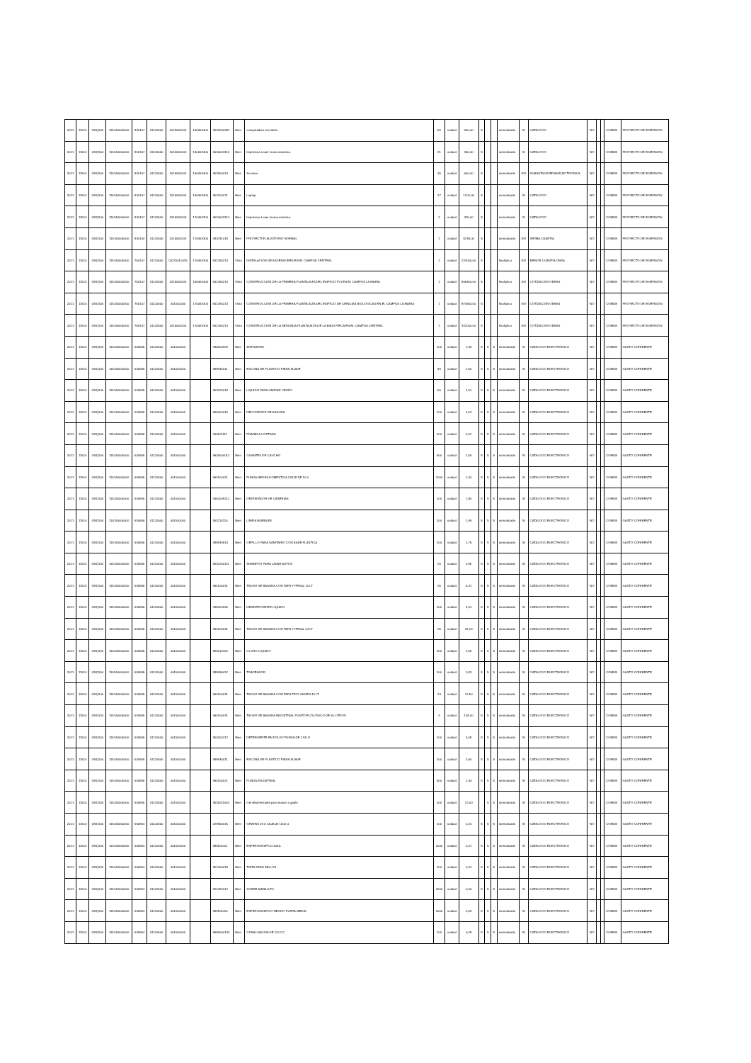| 2021 | 11514 | UNQ100 | 115140000000 | 840107 | 01120500 | 2015052003 | 160053400 | 4523000381 | Bien | computadora escritorio | 50 | unidad | 900,00 | S | | | normalizado | SI | CATALOGO | NO | | | COMUN | PROYECTO DE INVERSION |
| 2021 | 11514 | UNQ100 | 115140000000 | 840107 | 01120500 | 2015052003 | 160053400 | 4516003114 | Bien | Impresora Laser monocromatica | 21 | unidad | 350,00 | S | | | normalizado | SI | CATALOGO | NO | | | COMUN | PROYECTO DE INVERSION |
| 2021 | 11514 | UNQ100 | 115140000000 | 840107 | 01120500 | 2015052003 | 160053400 | 452900014 | Bien | Scanner | 15 | unidad | 600,00 | S | | | normalizado | NO | SUBASTA INVERSA ELECTRONICA | NO | | | COMUN | PROYECTO DE INVERSION |
| 2021 | 11514 | UNQ100 | 115140000000 | 840107 | 01120500 | 2015052003 | 160053400 | 452200071 | Bien | Laptop | 27 | unidad | 1200,00 | S | | | normalizado | SI | CATALOGO | NO | | | COMUN | PROYECTO DE INVERSION |
| 2021 | 11514 | UNQ100 | 115140000000 | 840107 | 01120500 | 2015052003 | 170053300 | 4516003114 | Bien | Impresora Laser monocromatica | 2 | unidad | 315,00 | S | | | normalizado | SI | CATALOGO | NO | | | COMUN | PROYECTO DE INVERSION |
| 2021 | 11514 | UNQ100 | 115140000000 | 840104 | 01120500 | 2015052003 | 170053300 | 483231018 | Bien | PROYECTOR AUDITORIO NORMAL | 1 | unidad | 5138,00 | S | | | normalizado | NO | INFIMA CUANTIA | NO | | | COMUN | PROYECTO DE INVERSION |
| 2021 | 11514 | UNQ100 | 115140000000 | 750107 | 01120500 | 00270010015 | 170053300 | 541290213 | Obra | INSTALACION DE ASCENSORES EN EL CAMPUS CENTRAL | 1 | unidad | 224000,00 | S | | | No Aplica | NO | MENOR CUANTIA OBRA | NO | | | COMUN | PROYECTO DE INVERSION |
| 2021 | 11514 | UNQ100 | 115140000000 | 750107 | 01120500 | 2015052003 | 160053400 | 541290213 | Obra | CONSTRUCCION DE LA PRIMERA PLANTA ALTA DEL EDIFICIO FCI EN EL CAMPUS LA MARIA | 1 | unidad | 806400,00 | S | | | No Aplica | NO | COTIZACION OBRAS | NO | | | COMUN | PROYECTO DE INVERSION |
| 2021 | 11514 | UNQ100 | 115140000000 | 750107 | 01120500 | 001000000 | 170053300 | 541290213 | Obra | CONSTRUCCION DE LA PRIMERA PLANTA ALTA DEL EDIFICIO DE CIENCIAS BIOLOGICAS EN EL CAMPUS LA MARIA | 1 | unidad | 873600,00 | S | | | No Aplica | NO | COTIZACION OBRAS | NO | | | COMUN | PROYECTO DE INVERSION |
| 2021 | 11514 | UNQ100 | 115140000000 | 750107 | 01120500 | 2015052003 | 170053300 | 541290213 | Obra | CONSTRUCCION DE LA SEGUNDA PLANTA ALTA DE LA BIBLIOTECA EN EL CAMPUS CENTRAL | 1 | unidad | 322000,00 | S | | | No Aplica | NO | COTIZACION OBRAS | NO | | | COMUN | PROYECTO DE INVERSION |
| 2021 | 11514 | UNQ100 | 115140000000 | 530805 | 01120500 | 001000000 | | 346200929 | Bien | ANTISARRO | 100 | unidad | 1,36 | S | S | S | normalizado | SI | CATALOGO ELECTRONICO | NO | | | COMUN | GASTO CORRIENTE |
| 2021 | 11514 | UNQ100 | 115140000000 | 530805 | 01120500 | 001000000 | | 389930011 | Bien | ESCOBA DE PLASTICO FIBRA SUAVE | 99 | unidad | 2,60 | S | S | S | normalizado | SI | CATALOGO ELECTRONICO | NO | | | COMUN | GASTO CORRIENTE |
| 2021 | 11514 | UNQ100 | 115140000000 | 530805 | 01120500 | 001000000 | | 353220018 | Bien | LIQUIDO PARA LIMPIAR VIDRIO | 50 | unidad | 1,51 | S | S | S | normalizado | SI | CATALOGO ELECTRONICO | NO | | | COMUN | GASTO CORRIENTE |
| 2021 | 11514 | UNQ100 | 115140000000 | 530805 | 01120500 | 001000000 | | 369400016 | Bien | RECOGEDOR DE BASURA | 100 | unidad | 1,53 | S | S | S | normalizado | SI | CATALOGO ELECTRONICO | NO | | | COMUN | GASTO CORRIENTE |
| 2021 | 11514 | UNQ100 | 115140000000 | 530805 | 01120500 | 001000000 | | 266101111 | Bien | FRANELA CORTADA | 200 | unidad | 2,02 | S | S | S | normalizado | SI | CATALOGO ELECTRONICO | NO | | | COMUN | GASTO CORRIENTE |
| 2021 | 11514 | UNQ100 | 115140000000 | 530805 | 01120500 | 001000000 | | 3626000012 | Bien | GUANTES DE CAUCHO | 500 | unidad | 1,55 | S | S | S | normalizado | SI | CATALOGO ELECTRONICO | NO | | | COMUN | GASTO CORRIENTE |
| 2021 | 11514 | UNQ100 | 115140000000 | 530805 | 01120500 | 001000000 | | 364100021 | Bien | FUNDA NEGRA DOMESTICA 23X28 DE 10 U | 1000 | unidad | 1,40 | S | S | S | normalizado | SI | CATALOGO ELECTRONICO | NO | | | COMUN | GASTO CORRIENTE |
| 2021 | 11514 | UNQ100 | 115140000000 | 530805 | 01120500 | 001000000 | | 3462009212 | Bien | DESTAPADOR DE CAÑERIAS | 100 | unidad | 1,80 | S | S | S | normalizado | SI | CATALOGO ELECTRONICO | NO | | | COMUN | GASTO CORRIENTE |
| 2021 | 11514 | UNQ100 | 115140000000 | 530805 | 01120500 | 001000000 | | 353210115 | Bien | LIMPIA MUEBLES | 100 | unidad | 1,99 | S | S | S | normalizado | SI | CATALOGO ELECTRONICO | NO | | | COMUN | GASTO CORRIENTE |
| 2021 | 11514 | UNQ100 | 115140000000 | 530805 | 01120500 | 001000000 | | 389930913 | Bien | CEPILLO PARA SANITARIO CON BASE PLASTICA | 100 | unidad | 1,76 | S | S | S | normalizado | SI | CATALOGO ELECTRONICO | NO | | | COMUN | GASTO CORRIENTE |
| 2021 | 11514 | UNQ100 | 115140000000 | 530805 | 01120500 | 001000000 | | 3532200111 | Bien | SHAMPOO PARA LAVAR AUTOS | 20 | unidad | 4,95 | S | S | S | normalizado | SI | CATALOGO ELECTRONICO | NO | | | COMUN | GASTO CORRIENTE |
| 2021 | 11514 | UNQ100 | 115140000000 | 530805 | 01120500 | 001000000 | | 364100031 | Bien | TACHO DE BASURA CON TAPA Y PEDAL 10 LT | 25 | unidad | 5,31 | S | S | S | normalizado | SI | CATALOGO ELECTRONICO | NO | | | COMUN | GASTO CORRIENTE |
| 2021 | 11514 | UNQ100 | 115140000000 | 530805 | 01120500 | 001000000 | | 346200925 | Bien | DESINFECTANTE LIQUIDO | 200 | unidad | 4,03 | S | S | S | normalizado | SI | CATALOGO ELECTRONICO | NO | | | COMUN | GASTO CORRIENTE |
| 2021 | 11514 | UNQ100 | 115140000000 | 530805 | 01120500 | 001000000 | | 364100031 | Bien | TACHO DE BASURA CON TAPA Y PEDAL 24 LT | 25 | unidad | 15,13 | S | S | S | normalizado | SI | CATALOGO ELECTRONICO | NO | | | COMUN | GASTO CORRIENTE |
| 2021 | 11514 | UNQ100 | 115140000000 | 530805 | 01120500 | 001000000 | | 353210116 | Bien | CLORO LIQUIDO | 300 | unidad | 2,55 | S | S | S | normalizado | SI | CATALOGO ELECTRONICO | NO | | | COMUN | GASTO CORRIENTE |
| 2021 | 11514 | UNQ100 | 115140000000 | 530805 | 01120500 | 001000000 | | 389930012 | Bien | TRAPEADOR | 200 | unidad | 3,83 | S | S | S | normalizado | SI | CATALOGO ELECTRONICO | NO | | | COMUN | GASTO CORRIENTE |
| 2021 | 11514 | UNQ100 | 115140000000 | 530805 | 01120500 | 001000000 | | 364100031 | Bien | TACHO DE BASURA CON TAPA TIPO VAIVEN 40 LT | 24 | unidad | 12,50 | S | S | S | normalizado | SI | CATALOGO ELECTRONICO | NO | | | COMUN | GASTO CORRIENTE |
| 2021 | 11514 | UNQ100 | 115140000000 | 530805 | 01120500 | 001000000 | | 364100031 | Bien | TACHO DE BASURA INDUSTRIAL PUNTO ECOLÓGICO DE 50 LITROS | 4 | unidad | 128,00 | S | S | S | normalizado | SI | CATALOGO ELECTRONICO | NO | | | COMUN | GASTO CORRIENTE |
| 2021 | 11514 | UNQ100 | 115140000000 | 530805 | 01120500 | 001000000 | | 354300212 | Bien | DETERGENTE EN POLVO FUNDA DE 2 KILO | 100 | unidad | 4,08 | S | S | S | normalizado | SI | CATALOGO ELECTRONICO | NO | | | COMUN | GASTO CORRIENTE |
| 2021 | 11514 | UNQ100 | 115140000000 | 530805 | 01120500 | 001000000 | | 389930011 | Bien | ESCOBA DE PLASTICO FIBRA SUAVE | 100 | unidad | 2,60 | S | S | S | normalizado | SI | CATALOGO ELECTRONICO | NO | | | COMUN | GASTO CORRIENTE |
| 2021 | 11514 | UNQ100 | 115140000000 | 530805 | 01120500 | 001000000 | | 364100021 | Bien | FUNDA INDUSTRIAL | 300 | unidad | 1,40 | S | S | S | normalizado | SI | CATALOGO ELECTRONICO | NO | | | COMUN | GASTO CORRIENTE |
| 2021 | 11514 | UNQ100 | 115140000000 | 530805 | 01120500 | 001000000 | | 3525011044 | Bien | Gel desinfectante para manos x galón | 100 | unidad | 12,00 | | S | S | normalizado | SI | CATALOGO ELECTRONICO | NO | | | COMUN | GASTO CORRIENTE |
| 2021 | 11514 | UNQ100 | 115140000000 | 530804 | 01120500 | 001000000 | | 429950015 | Bien | GRAPAS 26 6 CAJA de 1000 U | 100 | unidad | 0,20 | S | S | S | normalizado | SI | CATALOGO ELECTRONICO | NO | | | COMUN | GASTO CORRIENTE |
| 2021 | 11514 | UNQ100 | 115140000000 | 530804 | 01120500 | 001000000 | | 389110011 | Bien | ESFEROGRAFICO AZUL | 2000 | unidad | 0,21 | S | S | S | normalizado | SI | CATALOGO ELECTRONICO | NO | | | COMUN | GASTO CORRIENTE |
| 2021 | 11514 | UNQ100 | 115140000000 | 530804 | 01120500 | 001000000 | | 351400018 | Bien | TINTA PARA SELLOS | 100 | unidad | 0,31 | S | S | S | normalizado | SI | CATALOGO ELECTRONICO | NO | | | COMUN | GASTO CORRIENTE |
| 2021 | 11514 | UNQ100 | 115140000000 | 530804 | 01120500 | 001000000 | | 321292012 | Bien | SOBRE MANILA F3 | 2000 | unidad | 0,06 | S | S | S | normalizado | SI | CATALOGO ELECTRONICO | NO | | | COMUN | GASTO CORRIENTE |
| 2021 | 11514 | UNQ100 | 115140000000 | 530804 | 01120500 | 001000000 | | 389110015 | Bien | ESFEROGRAFICO NEGRO PUNTA MEDIA | 2000 | unidad | 0,09 | S | S | S | normalizado | SI | CATALOGO ELECTRONICO | NO | | | COMUN | GASTO CORRIENTE |
| 2021 | 11514 | UNQ100 | 115140000000 | 530804 | 01120500 | 001000000 | | 3699000143 | Bien | GOMA LIQUIDA DE 120 CC | 100 | unidad | 0,28 | S | S | S | normalizado | SI | CATALOGO ELECTRONICO | NO | | | COMUN | GASTO CORRIENTE |